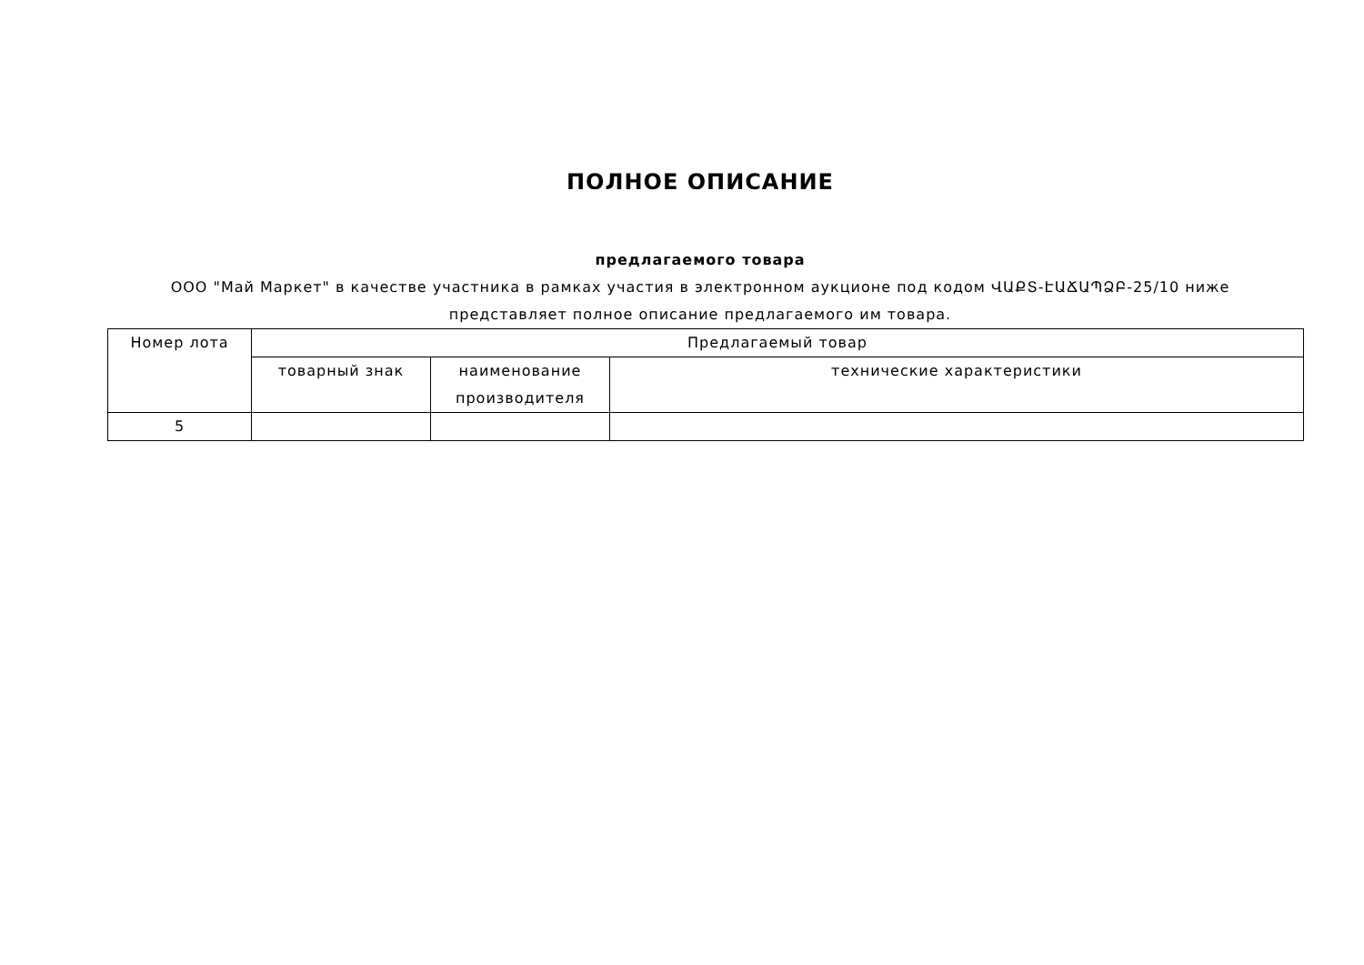ПОЛНОЕ ОПИСАНИЕ
предлагаемого товара
ООО "Май Маркет" в качестве участника в рамках участия в электронном аукционе под кодом ՎԱՔՏ-ԷԱՃԱՊՁԲ-25/10 ниже представляет полное описание предлагаемого им товара.
| Номер лота | Предлагаемый товар | | |
| --- | --- | --- | --- |
| | товарный знак | наименование производителя | технические характеристики |
| 5 | | | |